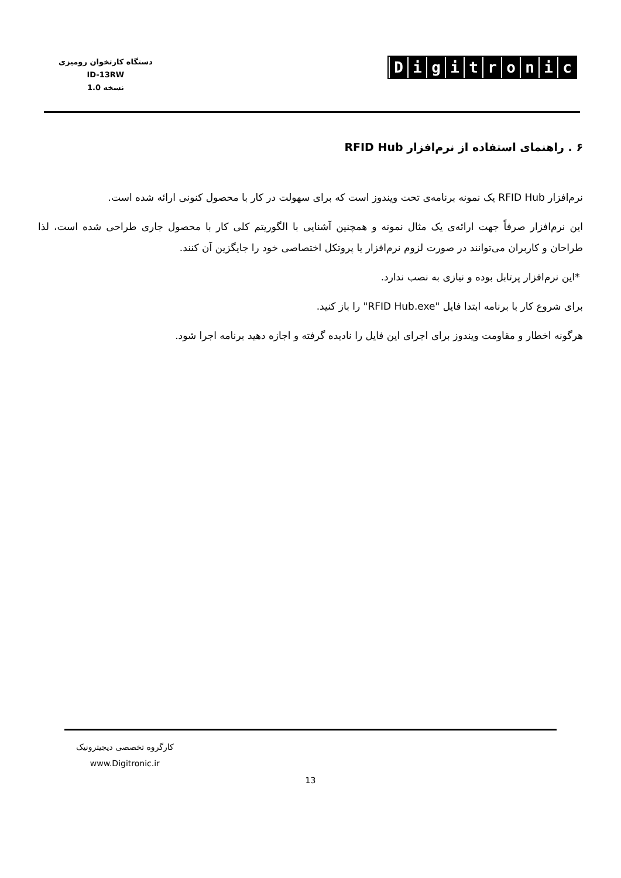دستگاه کارتخوان رومیزی
ID-13RW
نسخه 1.0
Digitronic
۶ . راهنمای استفاده از نرم‌افزار RFID Hub
نرم‌افزار RFID Hub یک نمونه برنامه‌ی تحت ویندوز است که برای سهولت در کار با محصول کنونی ارائه شده است.
این نرم‌افزار صرفاً جهت ارائه‌ی یک مثال نمونه و همچنین آشنایی با الگوریتم کلی کار با محصول جاری طراحی شده است، لذا طراحان و کاربران می‌توانند در صورت لزوم نرم‌افزار یا پروتکل اختصاصی خود را جایگزین آن کنند.
*این نرم‌افزار پرتابل بوده و نیازی به نصب ندارد.
برای شروع کار با برنامه ابتدا فایل "RFID Hub.exe" را باز کنید.
هرگونه اخطار و مقاومت ویندوز برای اجرای این فایل را نادیده گرفته و اجازه دهید برنامه اجرا شود.
کارگروه تخصصی دیجیترونیک
www.Digitronic.ir
13